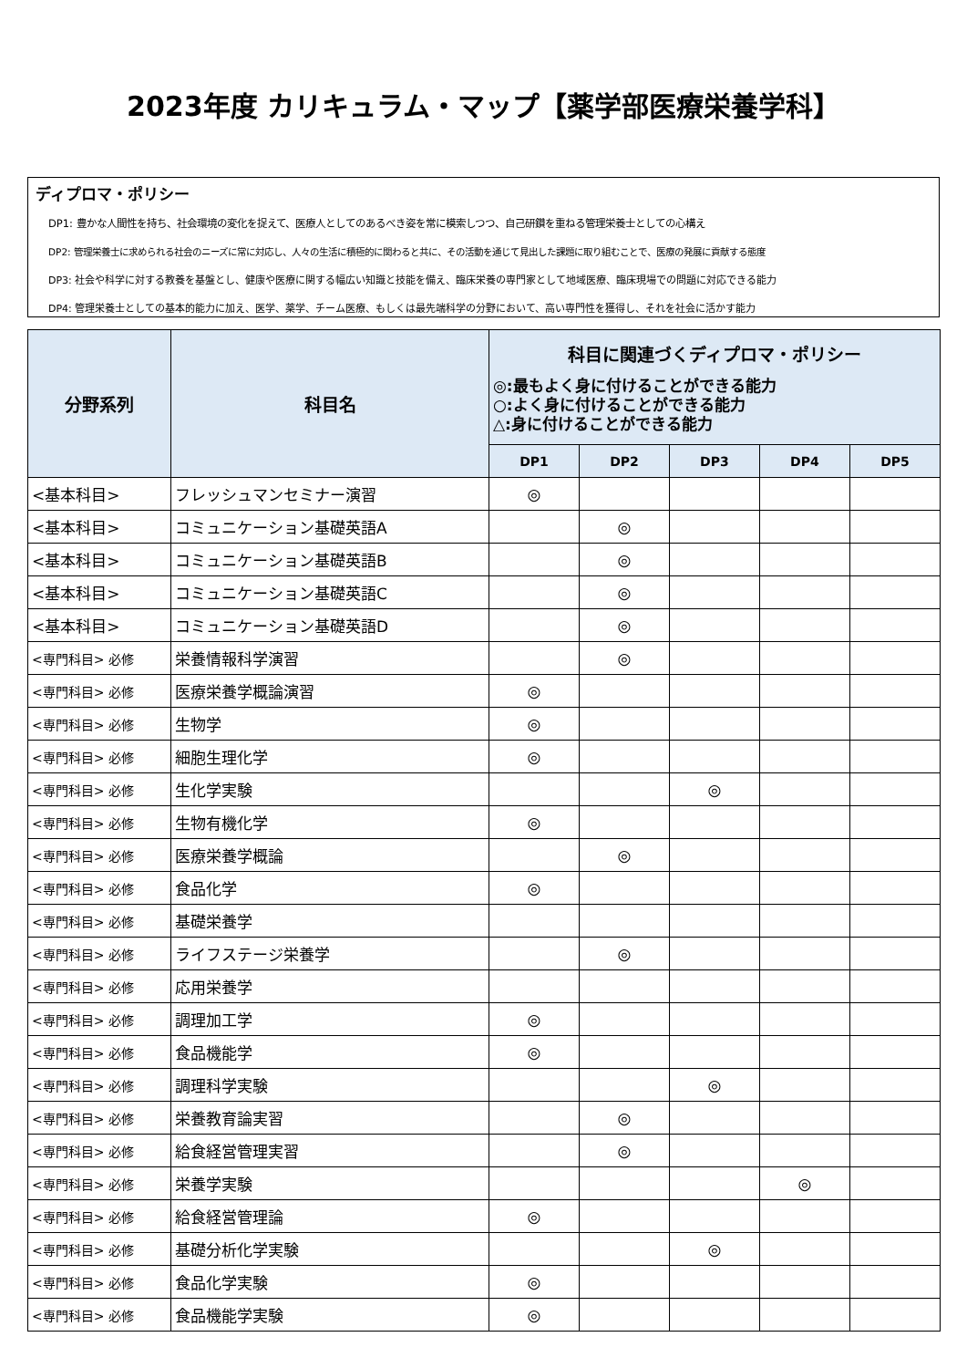2023年度 カリキュラム・マップ【薬学部医療栄養学科】
ディプロマ・ポリシー
DP1: 豊かな人間性を持ち、社会環境の変化を捉えて、医療人としてのあるべき姿を常に模索しつつ、自己研鑽を重ねる管理栄養士としての心構え
DP2: 管理栄養士に求められる社会のニーズに常に対応し、人々の生活に積極的に関わると共に、その活動を通じて見出した課題に取り組むことで、医療の発展に貢献する態度
DP3: 社会や科学に対する教養を基盤とし、健康や医療に関する幅広い知識と技能を備え、臨床栄養の専門家として地域医療、臨床現場での問題に対応できる能力
DP4: 管理栄養士としての基本的能力に加え、医学、薬学、チーム医療、もしくは最先端科学の分野において、高い専門性を獲得し、それを社会に活かす能力
| 分野系列 | 科目名 | 科目に関連づくディプロマ・ポリシー ◎:最もよく身に付けることができる能力 ○:よく身に付けることができる能力 △:身に付けることができる能力 | | | | |
| --- | --- | --- | --- | --- | --- | --- |
| | | DP1 | DP2 | DP3 | DP4 | DP5 |
| <基本科目> | フレッシュマンセミナー演習 | ◎ | | | | |
| <基本科目> | コミュニケーション基礎英語A | | ◎ | | | |
| <基本科目> | コミュニケーション基礎英語B | | ◎ | | | |
| <基本科目> | コミュニケーション基礎英語C | | ◎ | | | |
| <基本科目> | コミュニケーション基礎英語D | | ◎ | | | |
| <専門科目> 必修 | 栄養情報科学演習 | | ◎ | | | |
| <専門科目> 必修 | 医療栄養学概論演習 | ◎ | | | | |
| <専門科目> 必修 | 生物学 | ◎ | | | | |
| <専門科目> 必修 | 細胞生理化学 | ◎ | | | | |
| <専門科目> 必修 | 生化学実験 | | | ◎ | | |
| <専門科目> 必修 | 生物有機化学 | ◎ | | | | |
| <専門科目> 必修 | 医療栄養学概論 | | ◎ | | | |
| <専門科目> 必修 | 食品化学 | ◎ | | | | |
| <専門科目> 必修 | 基礎栄養学 | | | | | |
| <専門科目> 必修 | ライフステージ栄養学 | | ◎ | | | |
| <専門科目> 必修 | 応用栄養学 | | | | | |
| <専門科目> 必修 | 調理加工学 | ◎ | | | | |
| <専門科目> 必修 | 食品機能学 | ◎ | | | | |
| <専門科目> 必修 | 調理科学実験 | | | ◎ | | |
| <専門科目> 必修 | 栄養教育論実習 | | ◎ | | | |
| <専門科目> 必修 | 給食経営管理実習 | | ◎ | | | |
| <専門科目> 必修 | 栄養学実験 | | | | ◎ | |
| <専門科目> 必修 | 給食経営管理論 | ◎ | | | | |
| <専門科目> 必修 | 基礎分析化学実験 | | | ◎ | | |
| <専門科目> 必修 | 食品化学実験 | ◎ | | | | |
| <専門科目> 必修 | 食品機能学実験 | ◎ | | | | |